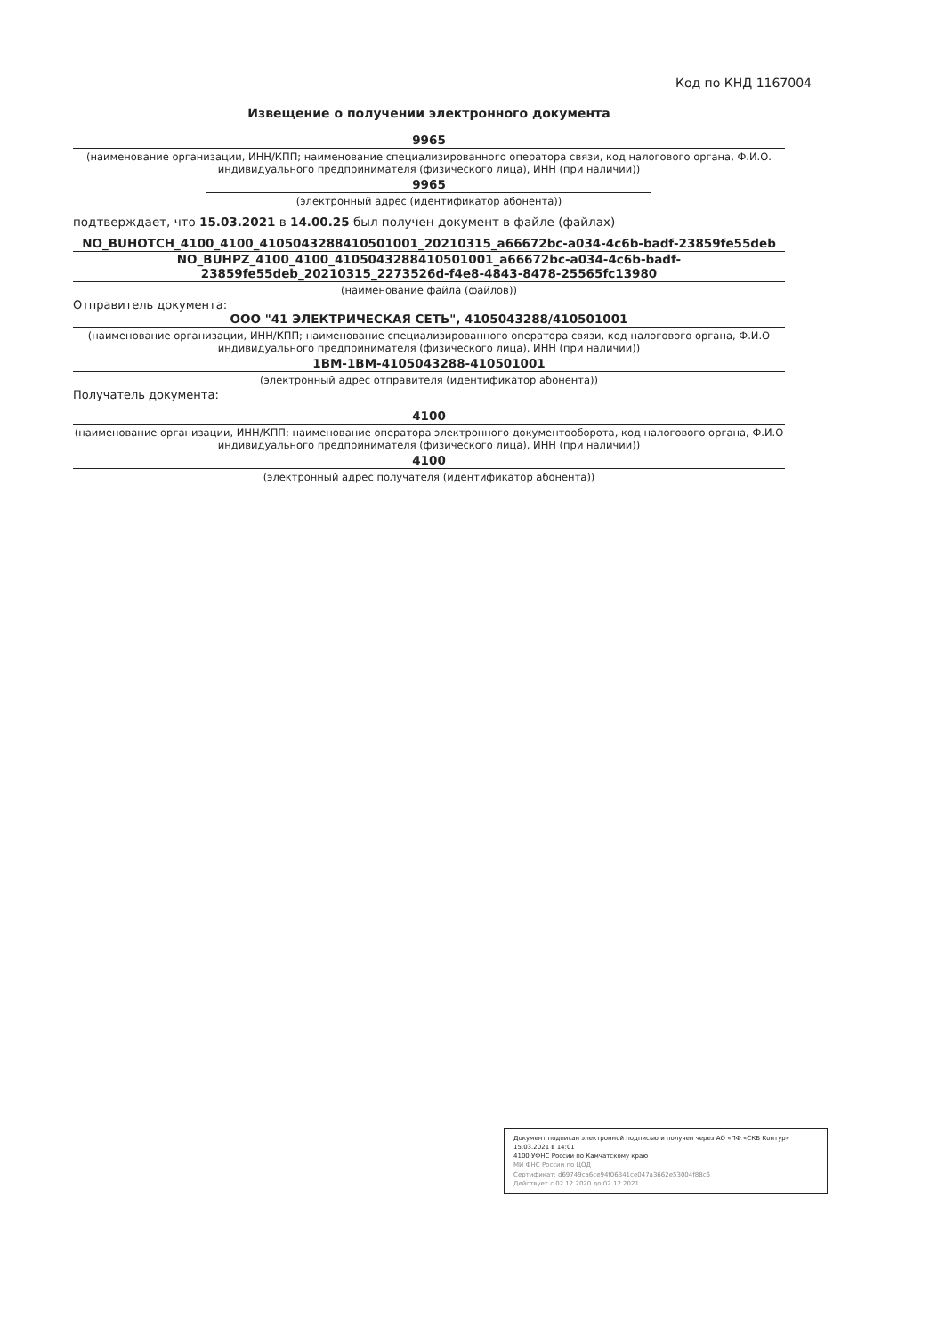Код по КНД 1167004
Извещение о получении электронного документа
9965
(наименование организации, ИНН/КПП; наименование специализированного оператора связи, код налогового органа, Ф.И.О. индивидуального предпринимателя (физического лица), ИНН (при наличии))
9965
(электронный адрес (идентификатор абонента))
подтверждает, что 15.03.2021 в 14.00.25 был получен документ в файле (файлах)
NO_BUHOTCH_4100_4100_4105043288410501001_20210315_a66672bc-a034-4c6b-badf-23859fe55deb
NO_BUHPZ_4100_4100_4105043288410501001_a66672bc-a034-4c6b-badf-23859fe55deb_20210315_2273526d-f4e8-4843-8478-25565fc13980
(наименование файла (файлов))
Отправитель документа:
ООО "41 ЭЛЕКТРИЧЕСКАЯ СЕТЬ", 4105043288/410501001
(наименование организации, ИНН/КПП; наименование специализированного оператора связи, код налогового органа, Ф.И.О индивидуального предпринимателя (физического лица), ИНН (при наличии))
1BM-1BM-4105043288-410501001
(электронный адрес отправителя (идентификатор абонента))
Получатель документа:
4100
(наименование организации, ИНН/КПП; наименование оператора электронного документооборота, код налогового органа, Ф.И.О индивидуального предпринимателя (физического лица), ИНН (при наличии))
4100
(электронный адрес получателя (идентификатор абонента))
Документ подписан электронной подписью и получен через АО «ПФ «СКБ Контур» 15.03.2021 в 14:01
4100 УФНС России по Камчатскому краю
МИ ФНС России по ЦОД
Сертификат: d69749ca6ce94f06341ce047a3662e53004f88c6
Действует с 02.12.2020 до 02.12.2021